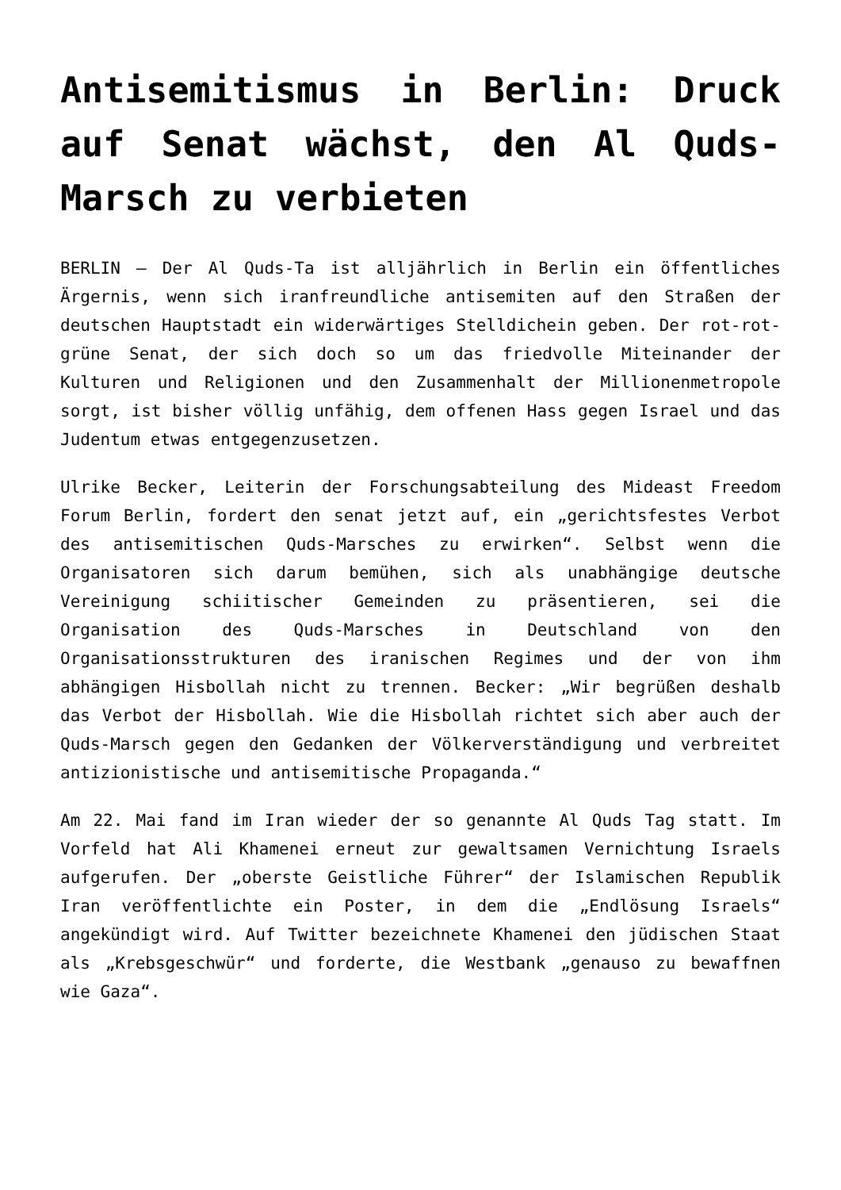Antisemitismus in Berlin: Druck auf Senat wächst, den Al Quds-Marsch zu verbieten
BERLIN – Der Al Quds-Ta ist alljährlich in Berlin ein öffentliches Ärgernis, wenn sich iranfreundliche antisemiten auf den Straßen der deutschen Hauptstadt ein widerwärtiges Stelldichein geben. Der rot-rot-grüne Senat, der sich doch so um das friedvolle Miteinander der Kulturen und Religionen und den Zusammenhalt der Millionenmetropole sorgt, ist bisher völlig unfähig, dem offenen Hass gegen Israel und das Judentum etwas entgegenzusetzen.
Ulrike Becker, Leiterin der Forschungsabteilung des Mideast Freedom Forum Berlin, fordert den senat jetzt auf, ein „gerichtsfestes Verbot des antisemitischen Quds-Marsches zu erwirken“. Selbst wenn die Organisatoren sich darum bemühen, sich als unabhängige deutsche Vereinigung schiitischer Gemeinden zu präsentieren, sei die Organisation des Quds-Marsches in Deutschland von den Organisationsstrukturen des iranischen Regimes und der von ihm abhängigen Hisbollah nicht zu trennen. Becker: „Wir begrüßen deshalb das Verbot der Hisbollah. Wie die Hisbollah richtet sich aber auch der Quds-Marsch gegen den Gedanken der Völkerverständigung und verbreitet antizionistische und antisemitische Propaganda.“
Am 22. Mai fand im Iran wieder der so genannte Al Quds Tag statt. Im Vorfeld hat Ali Khamenei erneut zur gewaltsamen Vernichtung Israels aufgerufen. Der „oberste Geistliche Führer“ der Islamischen Republik Iran veröffentlichte ein Poster, in dem die „Endlösung Israels“ angekündigt wird. Auf Twitter bezeichnete Khamenei den jüdischen Staat als „Krebsgeschwür“ und forderte, die Westbank „genauso zu bewaffnen wie Gaza“.